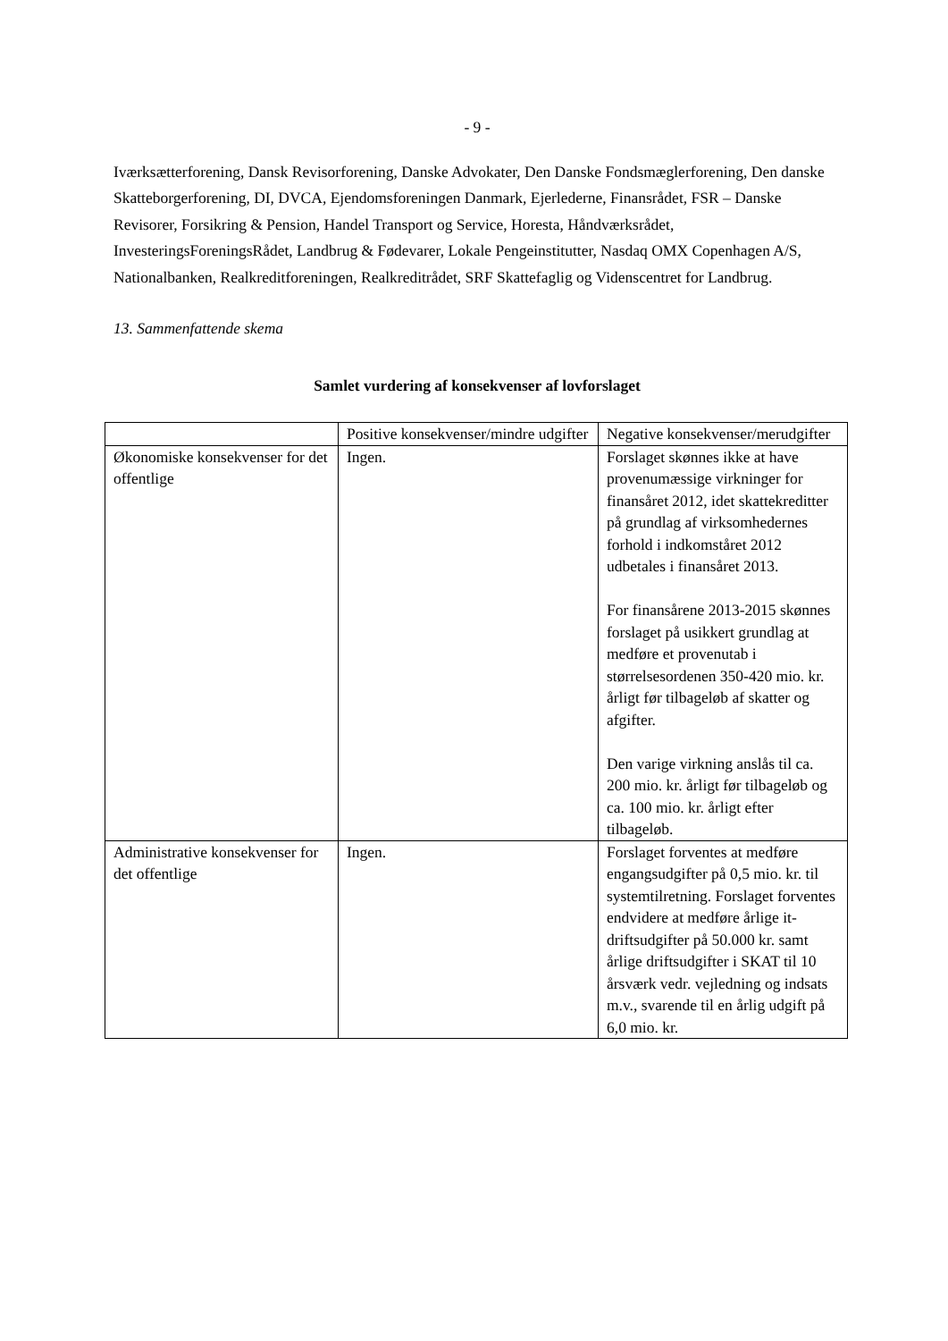- 9 -
Iværksætterforening, Dansk Revisorforening, Danske Advokater, Den Danske Fondsmæglerforening, Den danske Skatteborgerforening, DI, DVCA, Ejendomsforeningen Danmark, Ejerlederne, Finansrådet, FSR – Danske Revisorer, Forsikring & Pension, Handel Transport og Service, Horesta, Håndværksrådet, InvesteringsForeningsRådet, Landbrug & Fødevarer, Lokale Pengeinstitutter, Nasdaq OMX Copenhagen A/S, Nationalbanken, Realkreditforeningen, Realkreditrådet, SRF Skattefaglig og Videnscentret for Landbrug.
13. Sammenfattende skema
Samlet vurdering af konsekvenser af lovforslaget
| | Positive konsekvenser/mindre udgifter | Negative konsekvenser/merudgifter |
| Økonomiske konsekvenser for det offentlige | Ingen. | Forslaget skønnes ikke at have provenumæssige virkninger for finansåret 2012, idet skattekreditter på grundlag af virksomhedernes forhold i indkomståret 2012 udbetales i finansåret 2013. For finansårene 2013-2015 skønnes forslaget på usikkert grundlag at medføre et provenutab i størrelsesordenen 350-420 mio. kr. årligt før tilbageløb af skatter og afgifter. Den varige virkning anslås til ca. 200 mio. kr. årligt før tilbageløb og ca. 100 mio. kr. årligt efter tilbageløb. |
| Administrative konsekvenser for det offentlige | Ingen. | Forslaget forventes at medføre engangsudgifter på 0,5 mio. kr. til systemtilretning. Forslaget forventes endvidere at medføre årlige it-driftsudgifter på 50.000 kr. samt årlige driftsudgifter i SKAT til 10 årsværk vedr. vejledning og indsats m.v., svarende til en årlig udgift på 6,0 mio. kr. |